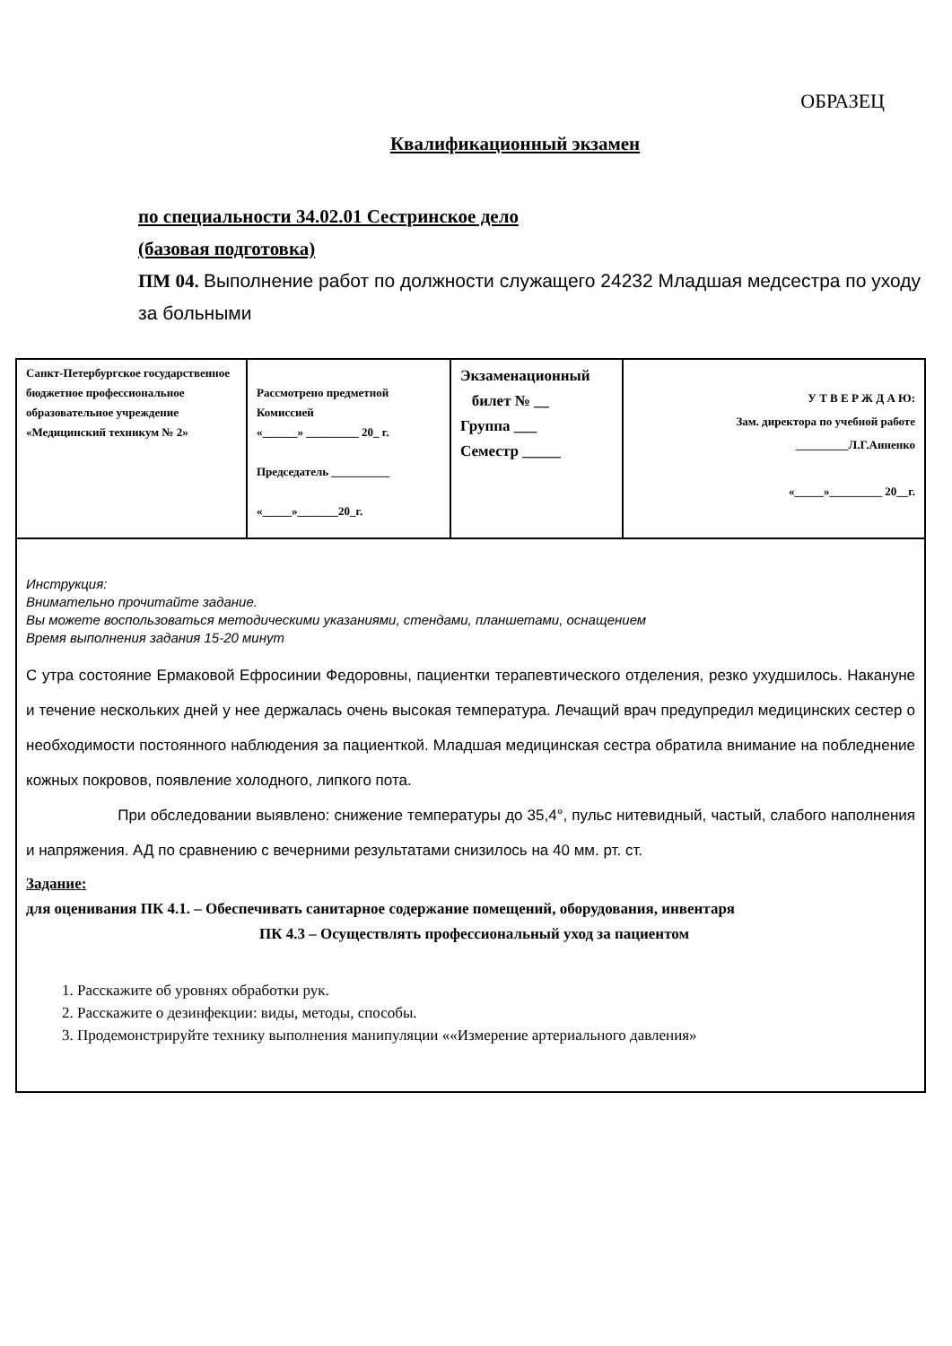ОБРАЗЕЦ
Квалификационный экзамен
по специальности 34.02.01 Сестринское дело
(базовая подготовка)
ПМ 04. Выполнение работ по должности служащего 24232 Младшая медсестра по уходу за больными
| Санкт-Петербургское государственное бюджетное профессиональное образовательное учреждение «Медицинский техникум № 2» | Рассмотрено предметной Комиссией «______» _________ 20_ г. Председатель __________ «_____»_______20_г. | Экзаменационный билет № __ Группа ___ Семестр _____ | У Т В Е Р Ж Д А Ю: Зам. директора по учебной работе _________Л.Г.Анненко «_____»_________ 20__г. |
| Инструкция: Внимательно прочитайте задание. Вы можете воспользоваться методическими указаниями, стендами, планшетами, оснащением Время выполнения задания 15-20 минут С утра состояние Ермаковой Ефросинии Федоровны, пациентки терапевтического отделения, резко ухудшилось. Накануне и течение нескольких дней у нее держалась очень высокая температура. Лечащий врач предупредил медицинских сестер о необходимости постоянного наблюдения за пациенткой. Младшая медицинская сестра обратила внимание на побледнение кожных покровов, появление холодного, липкого пота. При обследовании выявлено: снижение температуры до 35,4°, пульс нитевидный, частый, слабого наполнения и напряжения. АД по сравнению с вечерними результатами снизилось на 40 мм. рт. ст. Задание: для оценивания ПК 4.1. – Обеспечивать санитарное содержание помещений, оборудования, инвентаря ПК 4.3 – Осуществлять профессиональный уход за пациентом 1. Расскажите об уровнях обработки рук. 2. Расскажите о дезинфекции: виды, методы, способы. 3. Продемонстрируйте технику выполнения манипуляции ««Измерение артериального давления» | | | |